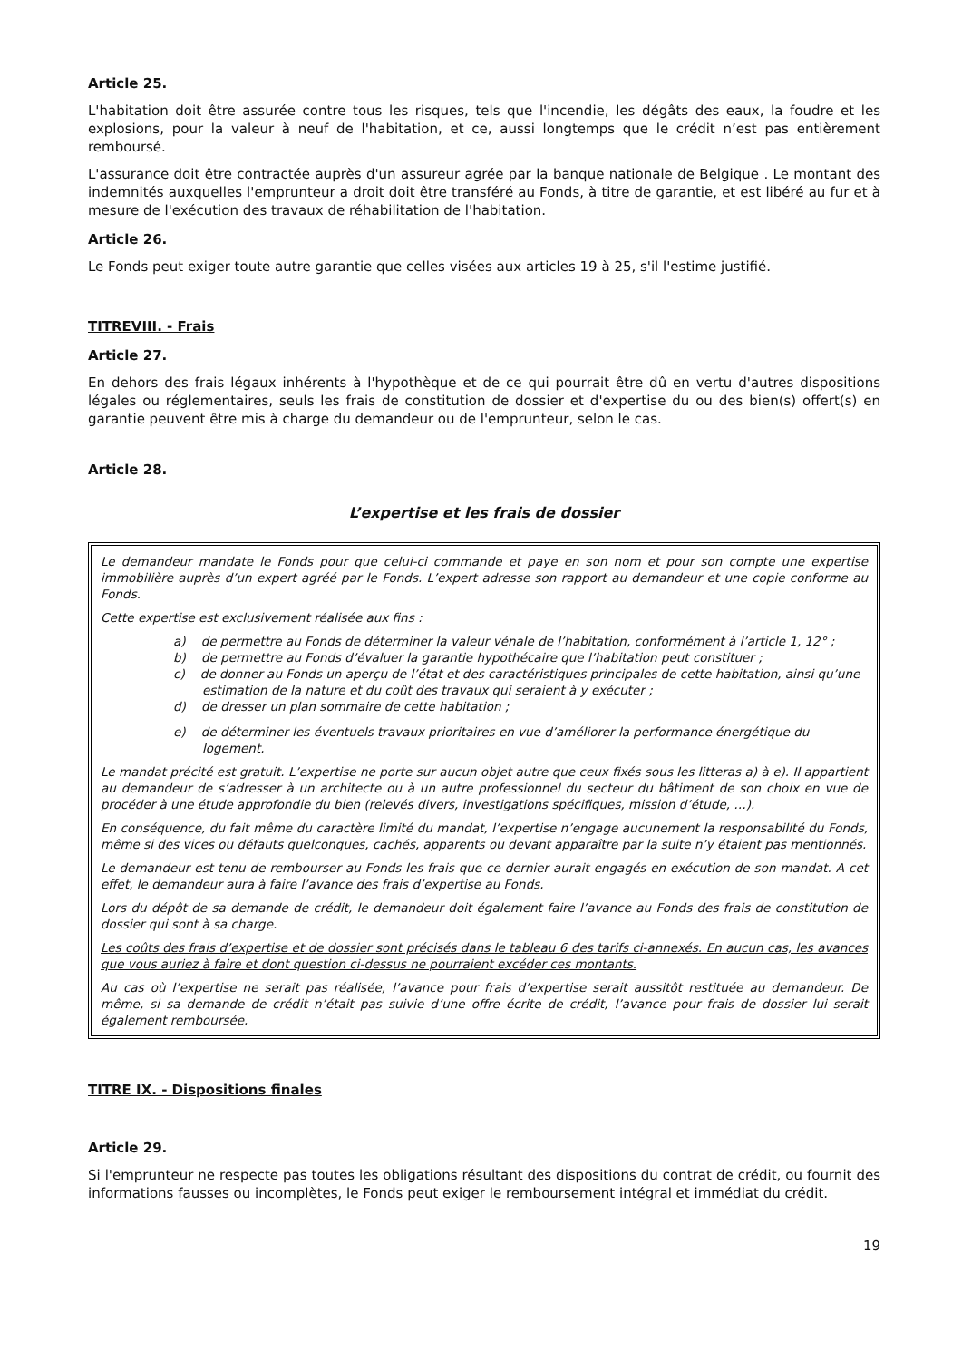Article 25.
L'habitation doit être assurée contre tous les risques, tels que l'incendie, les dégâts des eaux, la foudre et les explosions, pour la valeur à neuf de l'habitation, et ce, aussi longtemps que le crédit n’est pas entièrement remboursé.
L'assurance doit être contractée auprès d'un assureur agrée par la banque nationale de Belgique . Le montant des indemnités auxquelles l'emprunteur a droit doit être transféré au Fonds, à titre de garantie, et est libéré au fur et à mesure de l'exécution des travaux de réhabilitation de l'habitation.
Article 26.
Le Fonds peut exiger toute autre garantie que celles visées aux articles 19 à 25, s'il l'estime justifié.
TITREVIII. - Frais
Article 27.
En dehors des frais légaux inhérents à l'hypothèque et de ce qui pourrait être dû en vertu d'autres dispositions légales ou réglementaires, seuls les frais de constitution de dossier et d'expertise du ou des bien(s) offert(s) en garantie peuvent être mis à charge du demandeur ou de l'emprunteur, selon le cas.
Article 28.
L’expertise et les frais de dossier
Le demandeur mandate le Fonds pour que celui-ci commande et paye en son nom et pour son compte une expertise immobilière auprès d’un expert agréé par le Fonds. L’expert adresse son rapport au demandeur et une copie conforme au Fonds.
Cette expertise est exclusivement réalisée aux fins :
a) de permettre au Fonds de déterminer la valeur vénale de l’habitation, conformément à l’article 1, 12° ;
b) de permettre au Fonds d’évaluer la garantie hypothécaire que l’habitation peut constituer ;
c) de donner au Fonds un aperçu de l’état et des caractéristiques principales de cette habitation, ainsi qu’une estimation de la nature et du coût des travaux qui seraient à y exécuter ;
d) de dresser un plan sommaire de cette habitation ;
e) de déterminer les éventuels travaux prioritaires en vue d’améliorer la performance énergétique du logement.
Le mandat précité est gratuit. L’expertise ne porte sur aucun objet autre que ceux fixés sous les litteras a) à e). Il appartient au demandeur de s’adresser à un architecte ou à un autre professionnel du secteur du bâtiment de son choix en vue de procéder à une étude approfondie du bien (relevés divers, investigations spécifiques, mission d’étude, …).
En conséquence, du fait même du caractère limité du mandat, l’expertise n’engage aucunement la responsabilité du Fonds, même si des vices ou défauts quelconques, cachés, apparents ou devant apparaître par la suite n’y étaient pas mentionnés.
Le demandeur est tenu de rembourser au Fonds les frais que ce dernier aurait engagés en exécution de son mandat. A cet effet, le demandeur aura à faire l’avance des frais d’expertise au Fonds.
Lors du dépôt de sa demande de crédit, le demandeur doit également faire l’avance au Fonds des frais de constitution de dossier qui sont à sa charge.
Les coûts des frais d’expertise et de dossier sont précisés dans le tableau 6 des tarifs ci-annexés. En aucun cas, les avances que vous auriez à faire et dont question ci-dessus ne pourraient excéder ces montants.
Au cas où l’expertise ne serait pas réalisée, l’avance pour frais d’expertise serait aussitôt restituée au demandeur. De même, si sa demande de crédit n’était pas suivie d’une offre écrite de crédit, l’avance pour frais de dossier lui serait également remboursée.
TITRE IX. - Dispositions finales
Article 29.
Si l'emprunteur ne respecte pas toutes les obligations résultant des dispositions du contrat de crédit, ou fournit des informations fausses ou incomplètes, le Fonds peut exiger le remboursement intégral et immédiat du crédit.
19